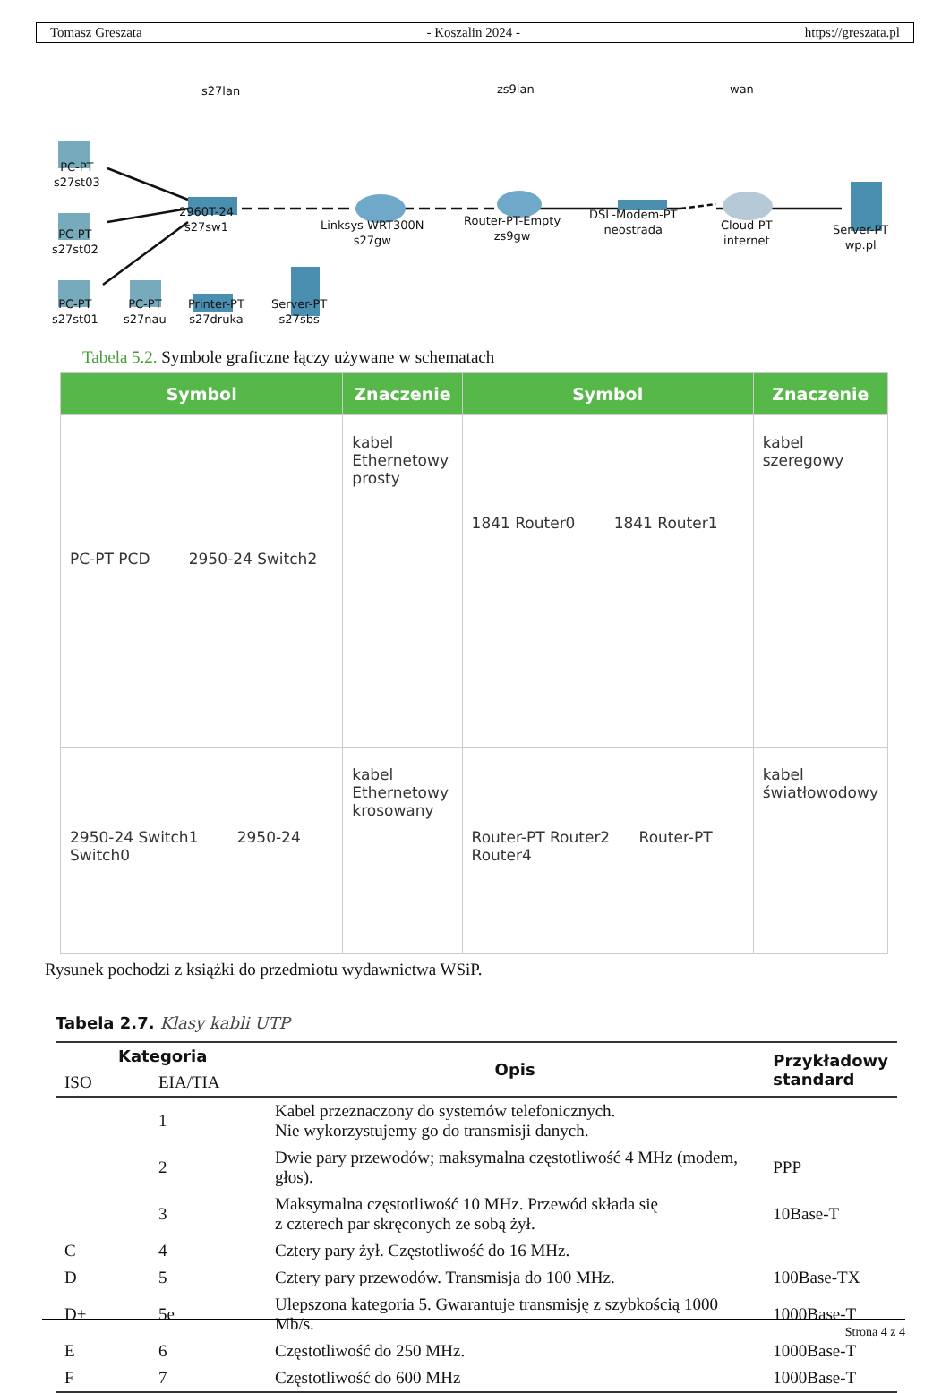Tomasz Greszata - Koszalin 2024 - https://greszata.pl
s27lan zs9lan wan
PC-PT
s27st03
PC-PT
s27st02
PC-PT
s27st01
PC-PT
s27nau
Printer-PT
s27druka
Server-PT
s27sbs
2960T-24
s27sw1
Linksys-WRT300N
s27gw
Router-PT-Empty
zs9gw
DSL-Modem-PT
neostrada
Cloud-PT
internet
Server-PT
wp.pl
Tabela 5.2. Symbole graficzne łączy używane w schematach
| Symbol | Znaczenie | Symbol | Znaczenie |
| --- | --- | --- | --- |
| PC-PT PCD 2950-24 Switch2 | kabel Ethernetowy prosty | 1841 Router0 1841 Router1 | kabel szeregowy |
| 2950-24 Switch1 2950-24 Switch0 | kabel Ethernetowy krosowany | Router-PT Router2 Router-PT Router4 | kabel światłowodowy |
Rysunek pochodzi z książki do przedmiotu wydawnictwa WSiP.
Tabela 2.7. Klasy kabli UTP
| Kategoria | | Opis | Przykładowy standard |
| --- | --- | --- | --- |
| ISO | EIA/TIA | | |
| | 1 | Kabel przeznaczony do systemów telefonicznych. Nie wykorzystujemy go do transmisji danych. | |
| | 2 | Dwie pary przewodów; maksymalna częstotliwość 4 MHz (modem, głos). | PPP |
| | 3 | Maksymalna częstotliwość 10 MHz. Przewód składa się z czterech par skręconych ze sobą żył. | 10Base-T |
| C | 4 | Cztery pary żył. Częstotliwość do 16 MHz. | |
| D | 5 | Cztery pary przewodów. Transmisja do 100 MHz. | 100Base-TX |
| D+ | 5e | Ulepszona kategoria 5. Gwarantuje transmisję z szybkością 1000 Mb/s. | 1000Base-T |
| E | 6 | Częstotliwość do 250 MHz. | 1000Base-T |
| F | 7 | Częstotliwość do 600 MHz | 1000Base-T |
Strona 4 z 4